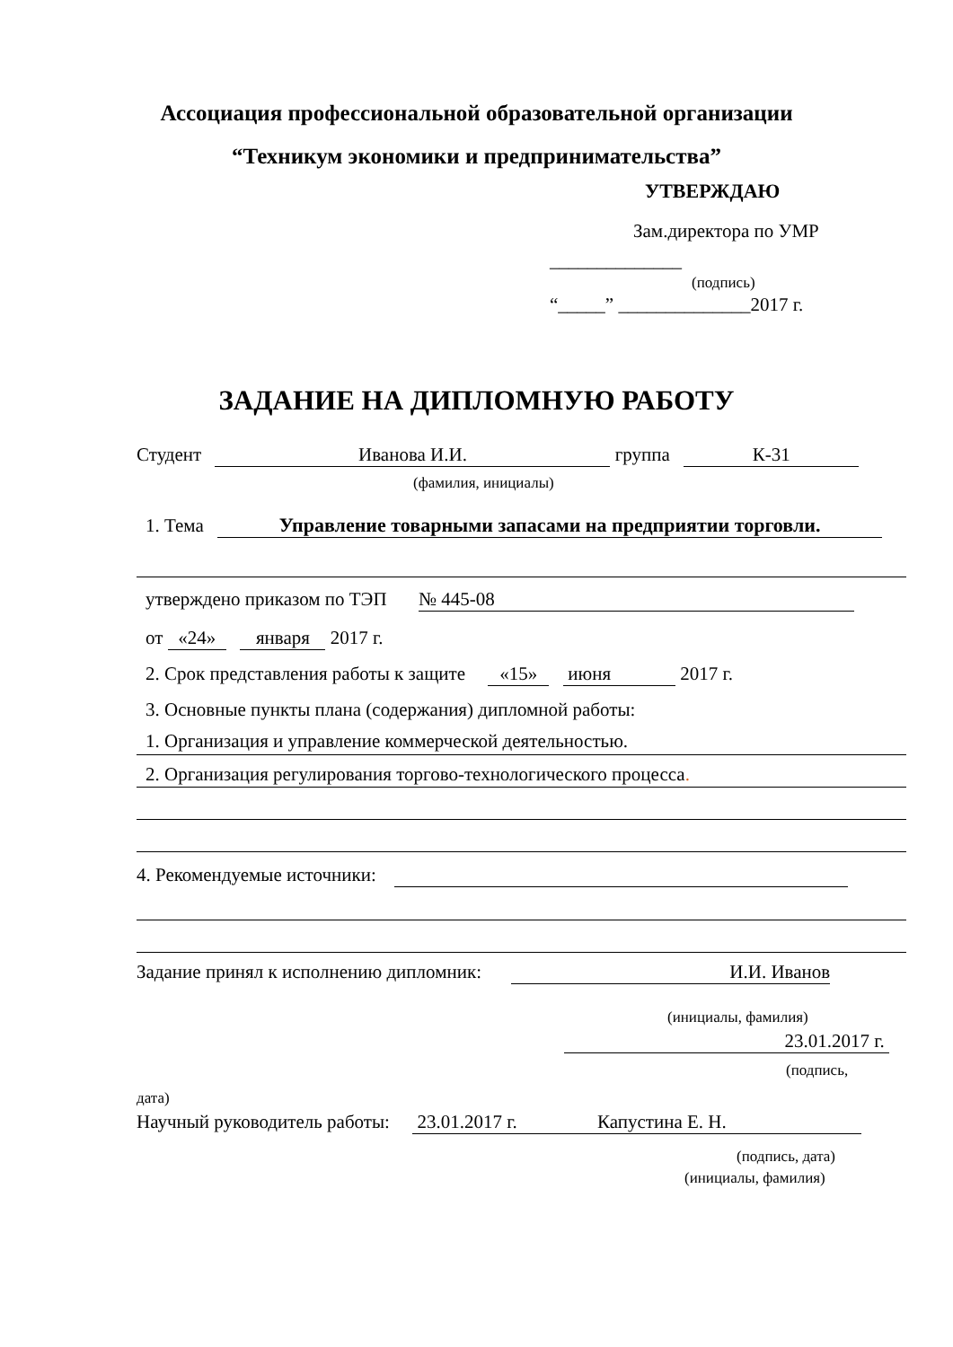Ассоциация профессиональной образовательной организации
“Техникум экономики и предпринимательства”
УТВЕРЖДАЮ
Зам.директора по УМР
______________
(подпись)
“_____” ______________2017 г.
ЗАДАНИЕ НА ДИПЛОМНУЮ РАБОТУ
Студент Иванова И.И. группа К-31
(фамилия, инициалы)
1. Тема Управление товарными запасами на предприятии торговли.
утверждено приказом по ТЭП № 445-08
от «24» января 2017 г.
2. Срок представления работы к защите «15» июня 2017 г.
3. Основные пункты плана (содержания) дипломной работы:
1. Организация и управление коммерческой деятельностью.
2. Организация регулирования торгово-технологического процесса.
4. Рекомендуемые источники:
Задание принял к исполнению дипломник: И.И. Иванов
(инициалы, фамилия)
23.01.2017 г.
(подпись,
дата)
Научный руководитель работы: 23.01.2017 г. Капустина Е. Н.
(подпись, дата)
(инициалы, фамилия)